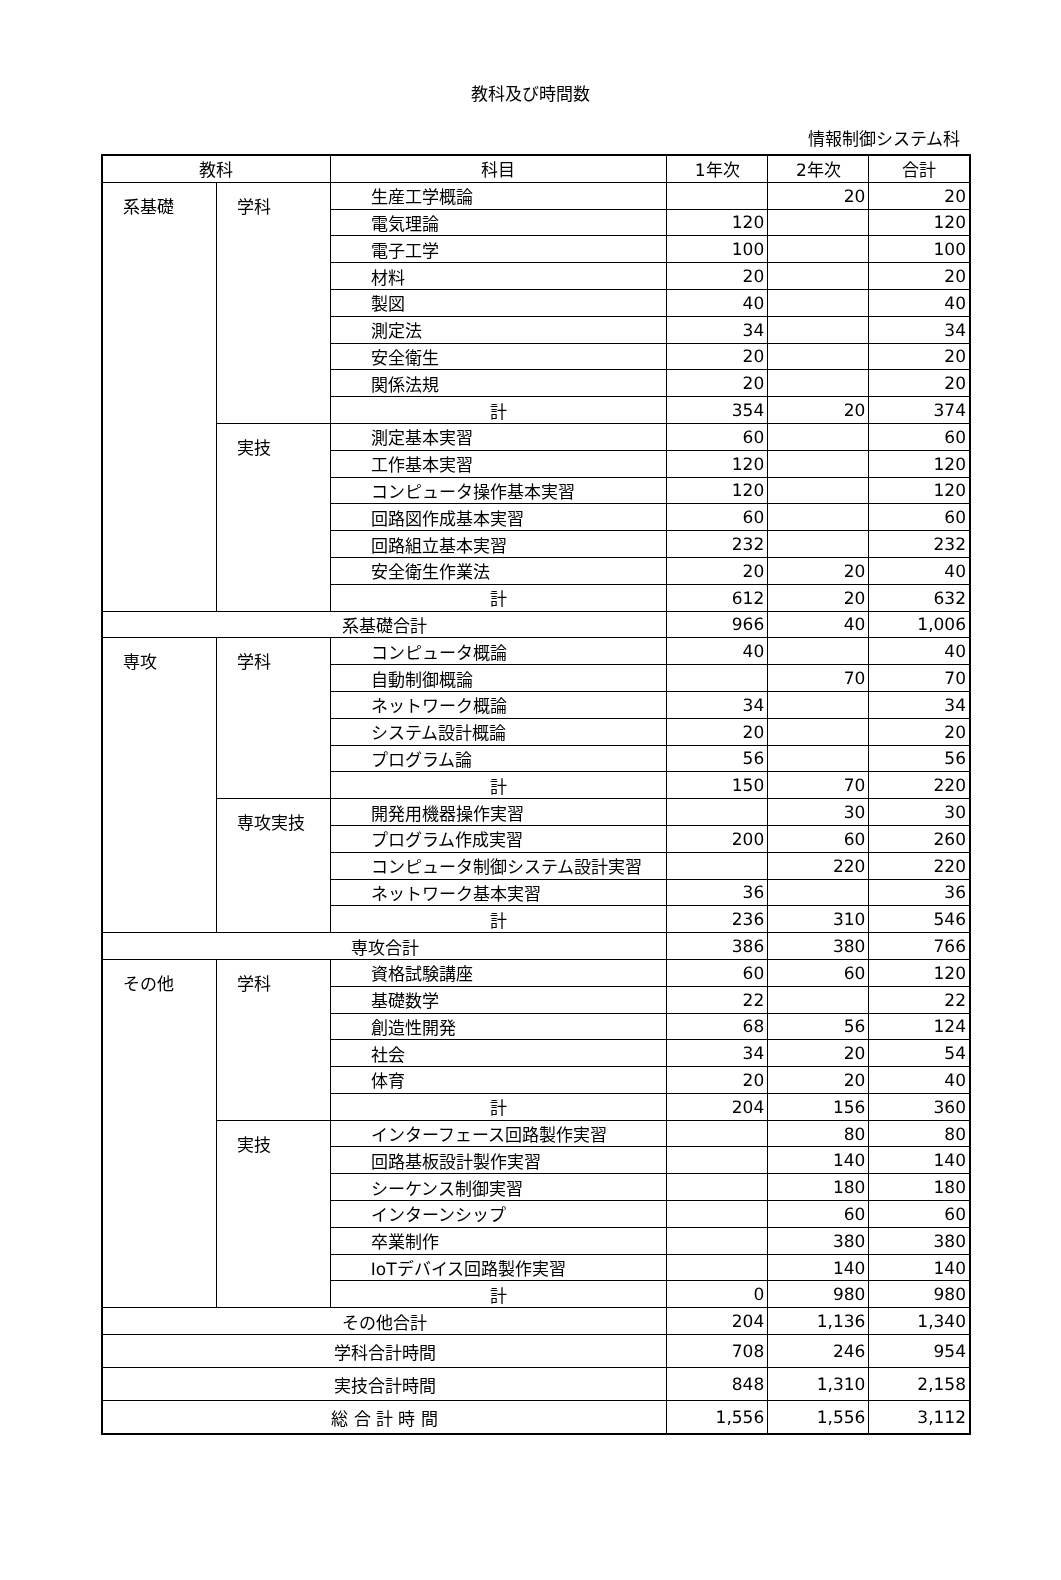教科及び時間数
情報制御システム科
| 教科 | | 科目 | 1年次 | 2年次 | 合計 |
| --- | --- | --- | --- | --- | --- |
| 系基礎 | 学科 | 生産工学概論 | | 20 | 20 |
| | | 電気理論 | 120 | | 120 |
| | | 電子工学 | 100 | | 100 |
| | | 材料 | 20 | | 20 |
| | | 製図 | 40 | | 40 |
| | | 測定法 | 34 | | 34 |
| | | 安全衛生 | 20 | | 20 |
| | | 関係法規 | 20 | | 20 |
| | | 計 | 354 | 20 | 374 |
| | 実技 | 測定基本実習 | 60 | | 60 |
| | | 工作基本実習 | 120 | | 120 |
| | | コンピュータ操作基本実習 | 120 | | 120 |
| | | 回路図作成基本実習 | 60 | | 60 |
| | | 回路組立基本実習 | 232 | | 232 |
| | | 安全衛生作業法 | 20 | 20 | 40 |
| | | 計 | 612 | 20 | 632 |
| 系基礎合計 | | | 966 | 40 | 1,006 |
| 専攻 | 学科 | コンピュータ概論 | 40 | | 40 |
| | | 自動制御概論 | | 70 | 70 |
| | | ネットワーク概論 | 34 | | 34 |
| | | システム設計概論 | 20 | | 20 |
| | | プログラム論 | 56 | | 56 |
| | | 計 | 150 | 70 | 220 |
| | 専攻実技 | 開発用機器操作実習 | | 30 | 30 |
| | | プログラム作成実習 | 200 | 60 | 260 |
| | | コンピュータ制御システム設計実習 | | 220 | 220 |
| | | ネットワーク基本実習 | 36 | | 36 |
| | | 計 | 236 | 310 | 546 |
| 専攻合計 | | | 386 | 380 | 766 |
| その他 | 学科 | 資格試験講座 | 60 | 60 | 120 |
| | | 基礎数学 | 22 | | 22 |
| | | 創造性開発 | 68 | 56 | 124 |
| | | 社会 | 34 | 20 | 54 |
| | | 体育 | 20 | 20 | 40 |
| | | 計 | 204 | 156 | 360 |
| | 実技 | インターフェース回路製作実習 | | 80 | 80 |
| | | 回路基板設計製作実習 | | 140 | 140 |
| | | シーケンス制御実習 | | 180 | 180 |
| | | インターンシップ | | 60 | 60 |
| | | 卒業制作 | | 380 | 380 |
| | | IoTデバイス回路製作実習 | | 140 | 140 |
| | | 計 | 0 | 980 | 980 |
| その他合計 | | | 204 | 1,136 | 1,340 |
| 学科合計時間 | | | 708 | 246 | 954 |
| 実技合計時間 | | | 848 | 1,310 | 2,158 |
| 総 合 計 時 間 | | | 1,556 | 1,556 | 3,112 |